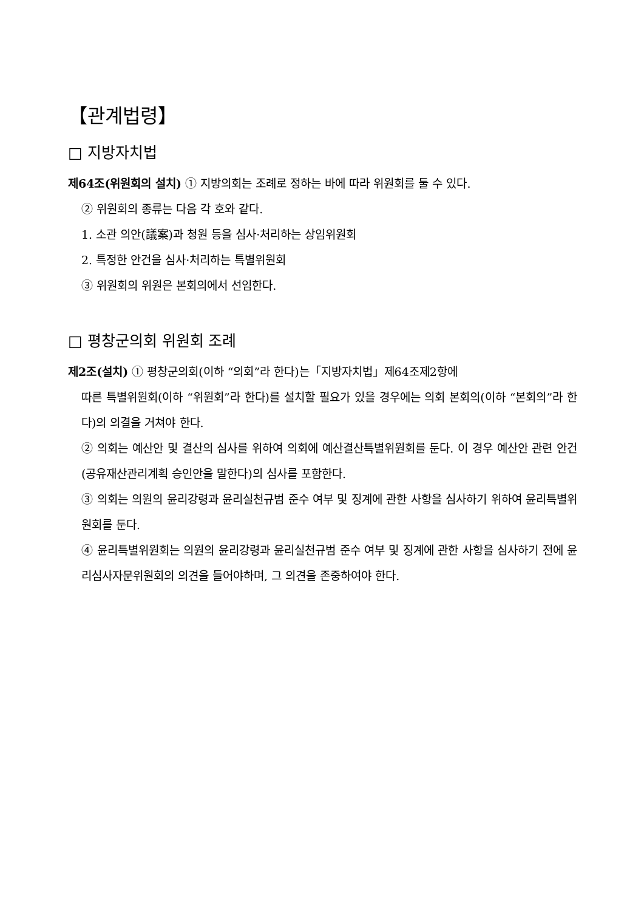【관계법령】
□ 지방자치법
제64조(위원회의 설치) ① 지방의회는 조례로 정하는 바에 따라 위원회를 둘 수 있다.
② 위원회의 종류는 다음 각 호와 같다.
1. 소관 의안(議案)과 청원 등을 심사·처리하는 상임위원회
2. 특정한 안건을 심사·처리하는 특별위원회
③ 위원회의 위원은 본회의에서 선임한다.
□ 평창군의회 위원회 조례
제2조(설치) ① 평창군의회(이하 “의회”라 한다)는「지방자치법」제64조제2항에
따른 특별위원회(이하 “위원회”라 한다)를 설치할 필요가 있을 경우에는 의회 본회의(이하 “본회의”라 한다)의 의결을 거쳐야 한다.
② 의회는 예산안 및 결산의 심사를 위하여 의회에 예산결산특별위원회를 둔다. 이 경우 예산안 관련 안건(공유재산관리계획 승인안을 말한다)의 심사를 포함한다.
③ 의회는 의원의 윤리강령과 윤리실천규범 준수 여부 및 징계에 관한 사항을 심사하기 위하여 윤리특별위원회를 둔다.
④ 윤리특별위원회는 의원의 윤리강령과 윤리실천규범 준수 여부 및 징계에 관한 사항을 심사하기 전에 윤리심사자문위원회의 의견을 들어야하며, 그 의견을 존중하여야 한다.